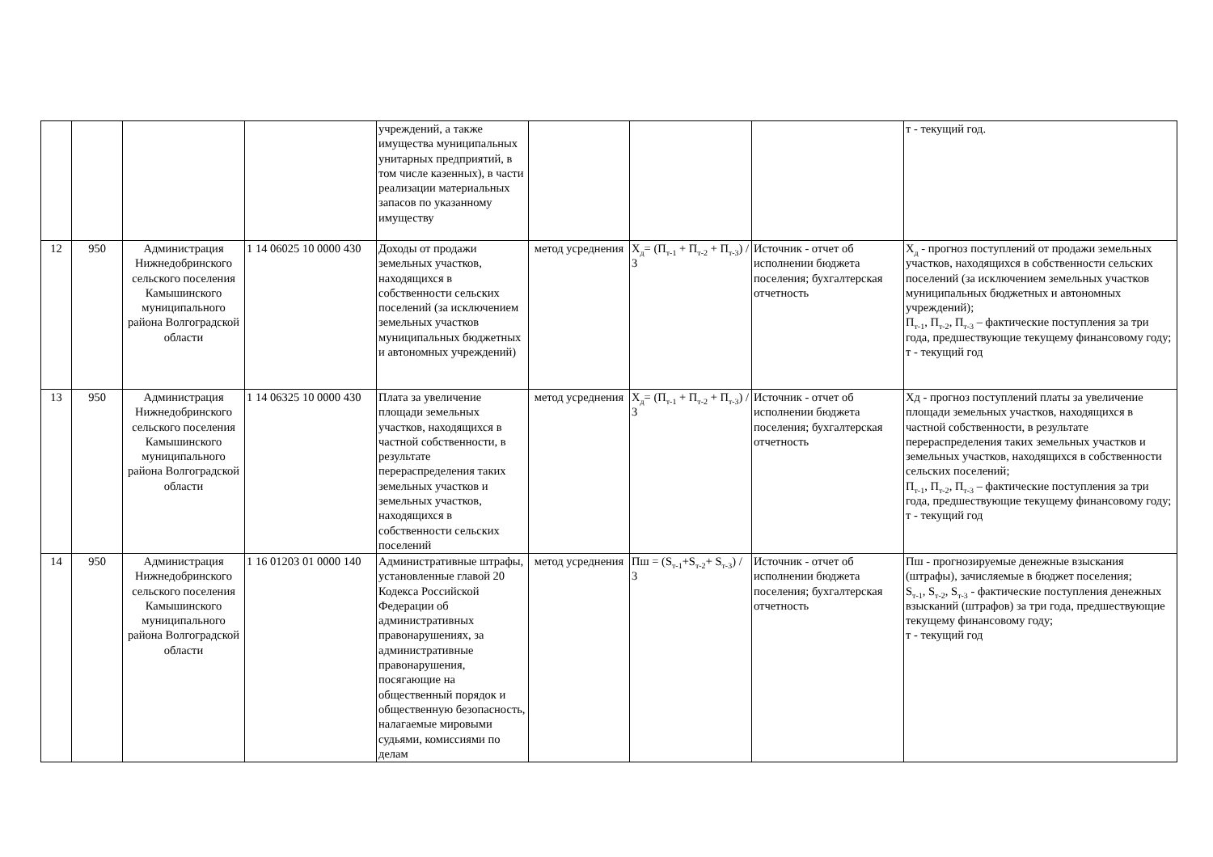| | | | | учреждений, а также имущества муниципальных унитарных предприятий, в том числе казенных), в части реализации материальных запасов по указанному имуществу | | | | т - текущий год. |
| 12 | 950 | Администрация Нижнедобринского сельского поселения Камышинского муниципального района Волгоградской области | 1 14 06025 10 0000 430 | Доходы от продажи земельных участков, находящихся в собственности сельских поселений (за исключением земельных участков муниципальных бюджетных и автономных учреждений) | метод усреднения | Х<sub>д</sub>= (П<sub>т-1</sub> + П<sub>т-2</sub> + П<sub>т-3</sub>) / 3 | Источник - отчет об исполнении бюджета поселения; бухгалтерская отчетность | Х<sub>д</sub> - прогноз поступлений от продажи земельных участков, находящихся в собственности сельских поселений (за исключением земельных участков муниципальных бюджетных и автономных учреждений); П<sub>т-1</sub>, П<sub>т-2</sub>, П<sub>т-3</sub> – фактические поступления за три года, предшествующие текущему финансовому году; т - текущий год |
| 13 | 950 | Администрация Нижнедобринского сельского поселения Камышинского муниципального района Волгоградской области | 1 14 06325 10 0000 430 | Плата за увеличение площади земельных участков, находящихся в частной собственности, в результате перераспределения таких земельных участков и земельных участков, находящихся в собственности сельских поселений | метод усреднения | Х<sub>д</sub>= (П<sub>т-1</sub> + П<sub>т-2</sub> + П<sub>т-3</sub>) / 3 | Источник - отчет об исполнении бюджета поселения; бухгалтерская отчетность | Хд - прогноз поступлений платы за увеличение площади земельных участков, находящихся в частной собственности, в результате перераспределения таких земельных участков и земельных участков, находящихся в собственности сельских поселений; П<sub>т-1</sub>, П<sub>т-2</sub>, П<sub>т-3</sub> – фактические поступления за три года, предшествующие текущему финансовому году; т - текущий год |
| 14 | 950 | Администрация Нижнедобринского сельского поселения Камышинского муниципального района Волгоградской области | 1 16 01203 01 0000 140 | Административные штрафы, установленные главой 20 Кодекса Российской Федерации об административных правонарушениях, за административные правонарушения, посягающие на общественный порядок и общественную безопасность, налагаемые мировыми судьями, комиссиями по делам | метод усреднения | Пш = (S<sub>т-1</sub>+S<sub>т-2</sub>+ S<sub>т-3</sub>) / 3 | Источник - отчет об исполнении бюджета поселения; бухгалтерская отчетность | Пш - прогнозируемые денежные взыскания (штрафы), зачисляемые в бюджет поселения; S<sub>т-1</sub>, S<sub>т-2</sub>, S<sub>т-3</sub> - фактические поступления денежных взысканий (штрафов) за три года, предшествующие текущему финансовому году; т - текущий год |